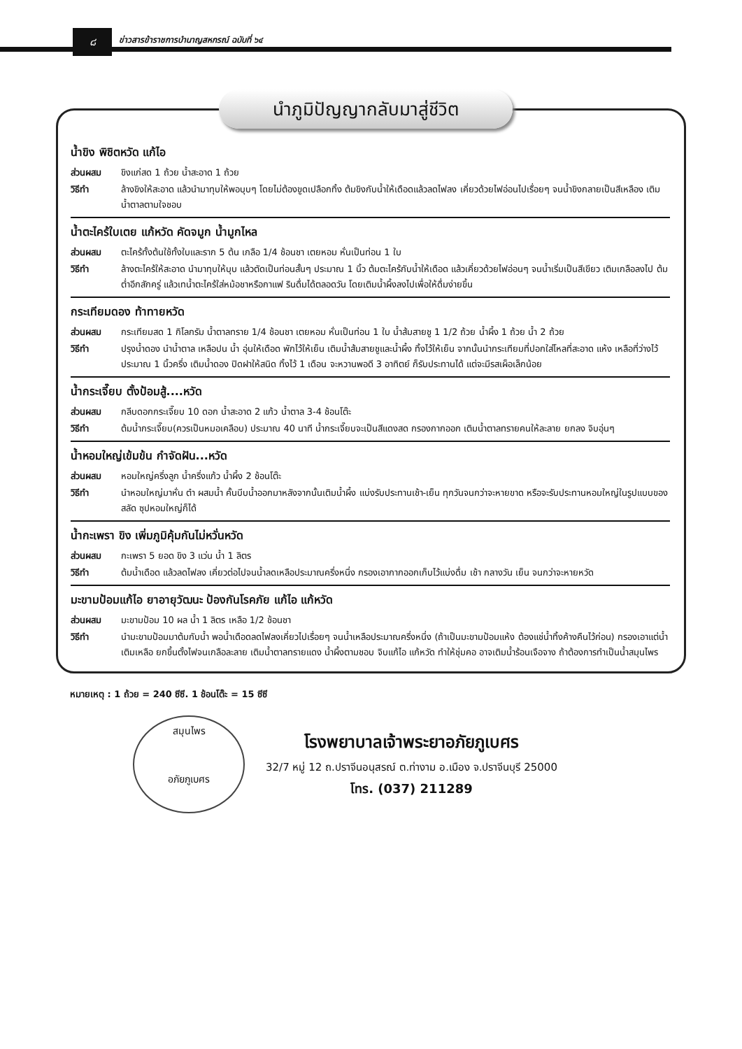๘
ข่าวสารข้าราชการบำนาญสหกรณ์ ฉบับที่ ๖๔
นำภูมิปัญญากลับมาสู่ชีวิต
น้ำขิง พิชิตหวัด แก้ไอ
ส่วนผสม ขิงแก่สด 1 ถ้วย น้ำสะอาด 1 ถ้วย
วิธีทำ ล้างขิงให้สะอาด แล้วนำมาทุบให้พอบุบๆ โดยไม่ต้องขูดเปลือกทิ้ง ต้มขิงกับน้ำให้เดือดแล้วลดไฟลง เคี่ยวด้วยไฟอ่อนไปเรื่อยๆ จนน้ำขิงกลายเป็นสีเหลือง เติมน้ำตาลตามใจชอบ
น้ำตะไคร้ใบเตย แก้หวัด คัดจมูก น้ำมูกไหล
ส่วนผสม ตะไคร้ทั้งต้นใช้ทั้งใบและราก 5 ต้น เกลือ 1/4 ช้อนชา เตยหอม หั่นเป็นท่อน 1 ใบ
วิธีทำ ล้างตะไคร้ให้สะอาด นำมาทุบให้บุบ แล้วตัดเป็นท่อนสั้นๆ ประมาณ 1 นิ้ว ต้มตะไคร้กับน้ำให้เดือด แล้วเคี่ยวด้วยไฟอ่อนๆ จนน้ำเริ่มเป็นสีเขียว เติมเกลือลงไป ต้มต่ำอีกสักครู่ แล้วเทน้ำตะไคร้ใส่หม้อชาหรือกาแฟ รินดื่มได้ตลอดวัน โดยเติมน้ำผึ้งลงไปเพื่อให้ดื่มง่ายขึ้น
กระเทียมดอง ท้าทายหวัด
ส่วนผสม กระเทียมสด 1 กิโลกรัม น้ำตาลทราย 1/4 ช้อนชา เตยหอม หั่นเป็นท่อน 1 ใบ น้ำส้มสายชู 1 1/2 ถ้วย น้ำผึ้ง 1 ถ้วย น้ำ 2 ถ้วย
วิธีทำ ปรุงน้ำดอง นำน้ำตาล เหลือปน น้ำ อุ่นให้เดือด พักไว้ให้เย็น เติมน้ำส้มสายชูและน้ำผึ้ง ทิ้งไว้ให้เย็น จากนั้นนำกระเทียมที่ปอกใส่โหลที่สะอาด แห้ง เหลือที่ว่างไว้ประมาณ 1 นิ้วครึ่ง เติมน้ำดอง ปิดฝาให้สนิด ทิ้งไว้ 1 เดือน จะหวานพอดี 3 อาทิตย์ ก็รับประทานได้ แต่จะมีรสเผ็อเล็กน้อย
น้ำกระเจี๊ยบ ตั้งป้อมสู้....หวัด
ส่วนผสม กลีบดอกกระเจี๊ยบ 10 ดอก น้ำสะอาด 2 แก้ว น้ำตาล 3-4 ช้อนโต๊ะ
วิธีทำ ต้มน้ำกระเจี๊ยบ(ควรเป็นหมอเคลือบ) ประมาณ 40 นาที น้ำกระเจี๊ยบจะเป็นสีแดงสด กรองกากออก เติมน้ำตาลทรายคนให้ละลาย ยกลง จิบอุ่นๆ
น้ำหอมใหญ่เข้มข้น กำจัดฝัน...หวัด
ส่วนผสม หอมใหญ่ครึ่งลูก น้ำครึ่งแก้ว น้ำผึ้ง 2 ช้อนโต๊ะ
วิธีทำ นำหอมใหญ่มาหั่น ตำ ผสมน้ำ คั้นบีบน้ำออกมาหลังจากนั้นเติมน้ำผึ้ง แบ่งรับประทานเช้า-เย็น ทุกวันจนกว่าจะหายขาด หรือจะรับประทานหอมใหญ่ในรูปแบบของสลัด ซุปหอมใหญ่ก็ได้
น้ำกะเพรา ขิง เพิ่มภูมิคุ้มกันไม่หวั่นหวัด
ส่วนผสม กะเพรา 5 ยอด ขิง 3 แว่น น้ำ 1 ลิตร
วิธีทำ ต้มน้ำเดือด แล้วลดไฟลง เคี่ยวต่อไปจนน้ำลดเหลือประมาณครึ่งหนึ่ง กรองเอากากออกเก็บไว้แบ่งดื่ม เช้า กลางวัน เย็น จนกว่าจะหายหวัด
มะขามป้อมแก้ไอ ยาอายุวัฒนะ ป้องกันโรคภัย แก้ไอ แก้หวัด
ส่วนผสม มะขามป้อม 10 ผล น้ำ 1 ลิตร เหลือ 1/2 ช้อนชา
วิธีทำ นำมะขามป้อมมาต้มกับน้ำ พอน้ำเดือดลดไฟลงเคี่ยวไปเรื่อยๆ จนน้ำเหลือประมาณครึ่งหนึ่ง (ถ้าเป็นมะขามป้อมแห้ง ต้องแช่น้ำทิ้งค้างคืนไว้ก่อน) กรองเอาแต่น้ำ เติมเหลือ ยกขึ้นตั้งไฟจนเกลือละลาย เติมน้ำตาลทรายแดง น้ำผึ้งตามชอบ จิบแก้ไอ แก้หวัด ทำให้ชุ่มคอ อาจเติมน้ำร้อนเจือจาง ถ้าต้องการทำเป็นน้ำสมุนไพร
หมายเหตุ : 1 ถ้วย = 240 ซีซี. 1 ช้อนโต๊ะ = 15 ซีซี
สมุนไพร
อภัยภูเบศร
โรงพยาบาลเจ้าพระยาอภัยภูเบศร
32/7 หมู่ 12 ถ.ปราจีนอนุสรณ์ ต.ท่างาม อ.เมือง จ.ปราจีนบุรี 25000
โทร. (037) 211289